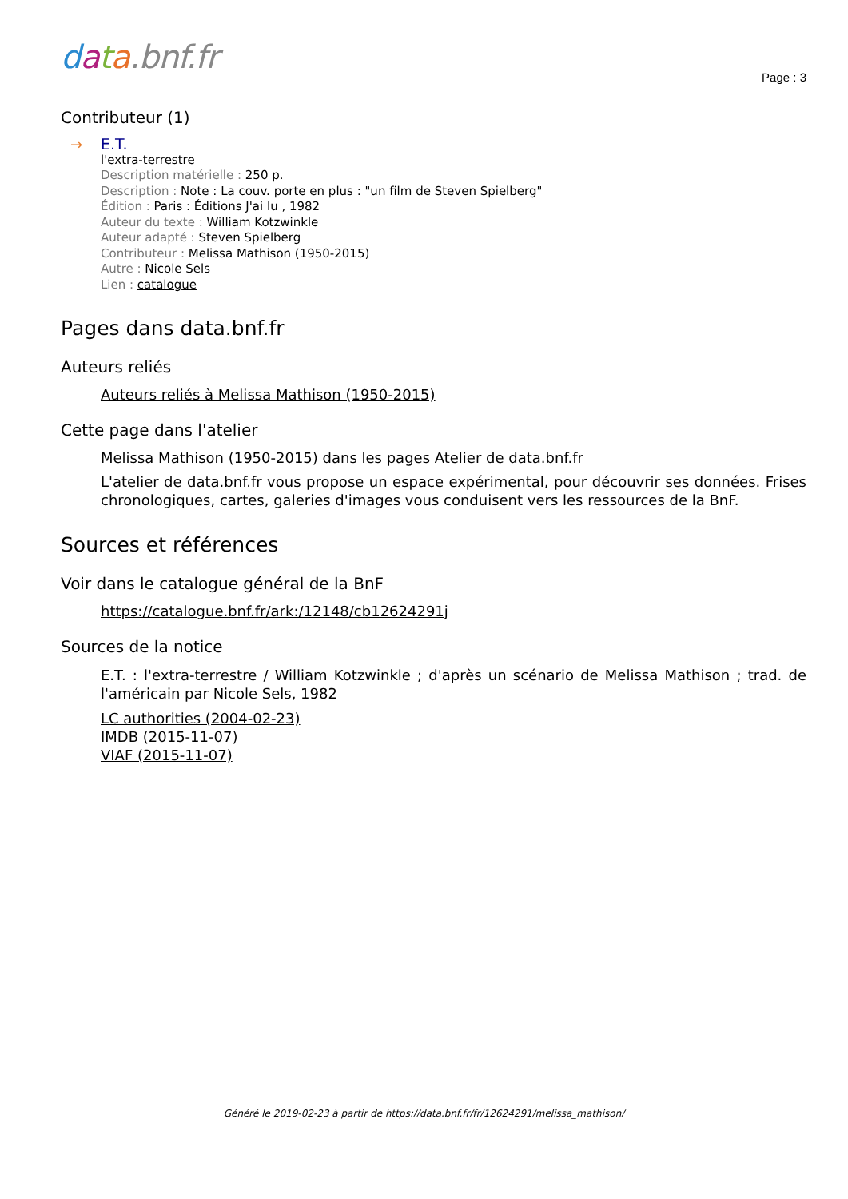data.bnf.fr
Page : 3
Contributeur (1)
→ E.T.
l'extra-terrestre
Description matérielle : 250 p.
Description : Note : La couv. porte en plus : "un film de Steven Spielberg"
Édition : Paris : Éditions J'ai lu , 1982
Auteur du texte : William Kotzwinkle
Auteur adapté : Steven Spielberg
Contributeur : Melissa Mathison (1950-2015)
Autre : Nicole Sels
Lien : catalogue
Pages dans data.bnf.fr
Auteurs reliés
Auteurs reliés à Melissa Mathison (1950-2015)
Cette page dans l'atelier
Melissa Mathison (1950-2015) dans les pages Atelier de data.bnf.fr
L'atelier de data.bnf.fr vous propose un espace expérimental, pour découvrir ses données. Frises chronologiques, cartes, galeries d'images vous conduisent vers les ressources de la BnF.
Sources et références
Voir dans le catalogue général de la BnF
https://catalogue.bnf.fr/ark:/12148/cb12624291j
Sources de la notice
E.T. : l'extra-terrestre / William Kotzwinkle ; d'après un scénario de Melissa Mathison ; trad. de l'américain par Nicole Sels, 1982
LC authorities (2004-02-23)
IMDB (2015-11-07)
VIAF (2015-11-07)
Généré le 2019-02-23 à partir de https://data.bnf.fr/fr/12624291/melissa_mathison/